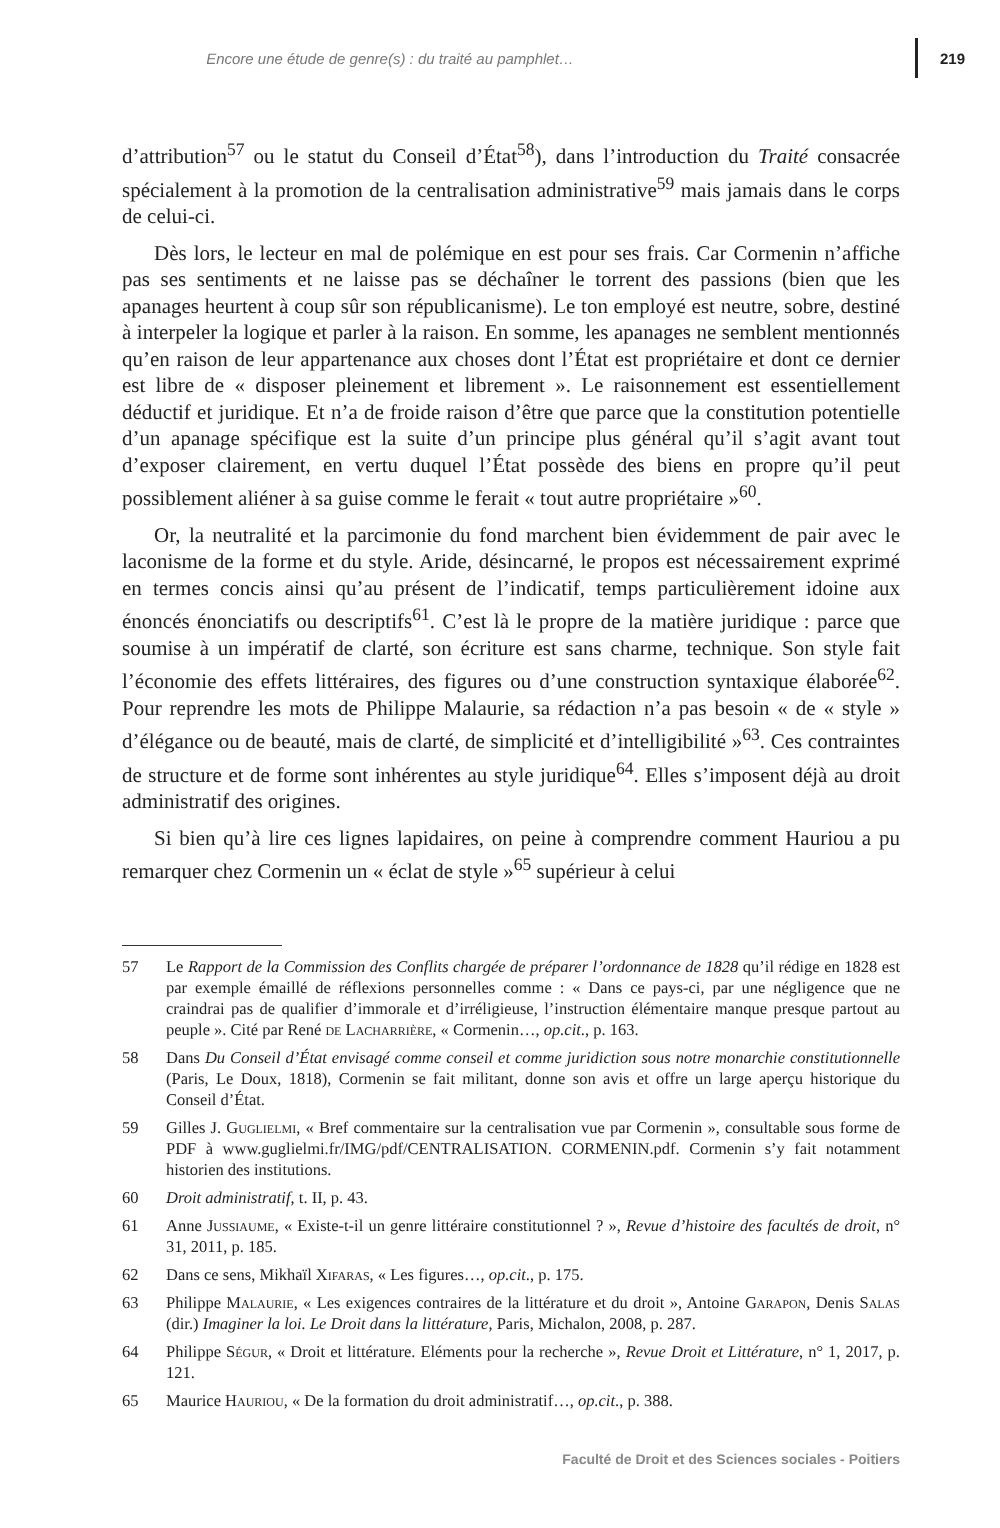Encore une étude de genre(s) : du traité au pamphlet… 219
d’attribution<sup>57</sup> ou le statut du Conseil d’État<sup>58</sup>), dans l’introduction du Traité consacrée spécialement à la promotion de la centralisation administrative<sup>59</sup> mais jamais dans le corps de celui-ci.
Dès lors, le lecteur en mal de polémique en est pour ses frais. Car Cormenin n’affiche pas ses sentiments et ne laisse pas se déchaîner le torrent des passions (bien que les apanages heurtent à coup sûr son républicanisme). Le ton employé est neutre, sobre, destiné à interpeler la logique et parler à la raison. En somme, les apanages ne semblent mentionnés qu’en raison de leur appartenance aux choses dont l’État est propriétaire et dont ce dernier est libre de « disposer pleinement et librement ». Le raisonnement est essentiellement déductif et juridique. Et n’a de froide raison d’être que parce que la constitution potentielle d’un apanage spécifique est la suite d’un principe plus général qu’il s’agit avant tout d’exposer clairement, en vertu duquel l’État possède des biens en propre qu’il peut possiblement aliéner à sa guise comme le ferait « tout autre propriétaire »<sup>60</sup>.
Or, la neutralité et la parcimonie du fond marchent bien évidemment de pair avec le laconisme de la forme et du style. Aride, désincarné, le propos est nécessairement exprimé en termes concis ainsi qu’au présent de l’indicatif, temps particulièrement idoine aux énoncés énonciatifs ou descriptifs<sup>61</sup>. C’est là le propre de la matière juridique : parce que soumise à un impératif de clarté, son écriture est sans charme, technique. Son style fait l’économie des effets littéraires, des figures ou d’une construction syntaxique élaborée<sup>62</sup>. Pour reprendre les mots de Philippe Malaurie, sa rédaction n’a pas besoin « de « style » d’élégance ou de beauté, mais de clarté, de simplicité et d’intelligibilité »<sup>63</sup>. Ces contraintes de structure et de forme sont inhérentes au style juridique<sup>64</sup>. Elles s’imposent déjà au droit administratif des origines.
Si bien qu’à lire ces lignes lapidaires, on peine à comprendre comment Hauriou a pu remarquer chez Cormenin un « éclat de style »<sup>65</sup> supérieur à celui
57 Le Rapport de la Commission des Conflits chargée de préparer l’ordonnance de 1828 qu’il rédige en 1828 est par exemple émaillé de réflexions personnelles comme : « Dans ce pays-ci, par une négligence que ne craindrai pas de qualifier d’immorale et d’irréligieuse, l’instruction élémentaire manque presque partout au peuple ». Cité par René de Lacharrière, « Cormenin…, op.cit., p. 163.
58 Dans Du Conseil d’État envisagé comme conseil et comme juridiction sous notre monarchie constitutionnelle (Paris, Le Doux, 1818), Cormenin se fait militant, donne son avis et offre un large aperçu historique du Conseil d’État.
59 Gilles J. Guglielmi, « Bref commentaire sur la centralisation vue par Cormenin », consultable sous forme de PDF à www.guglielmi.fr/IMG/pdf/CENTRALISATION. CORMENIN.pdf. Cormenin s’y fait notamment historien des institutions.
60 Droit administratif, t. II, p. 43.
61 Anne Jussiaume, « Existe-t-il un genre littéraire constitutionnel ? », Revue d’histoire des facultés de droit, n° 31, 2011, p. 185.
62 Dans ce sens, Mikhaïl Xifaras, « Les figures…, op.cit., p. 175.
63 Philippe Malaurie, « Les exigences contraires de la littérature et du droit », Antoine Garapon, Denis Salas (dir.) Imaginer la loi. Le Droit dans la littérature, Paris, Michalon, 2008, p. 287.
64 Philippe Ségur, « Droit et littérature. Eléments pour la recherche », Revue Droit et Littérature, n° 1, 2017, p. 121.
65 Maurice Hauriou, « De la formation du droit administratif…, op.cit., p. 388.
Faculté de Droit et des Sciences sociales - Poitiers